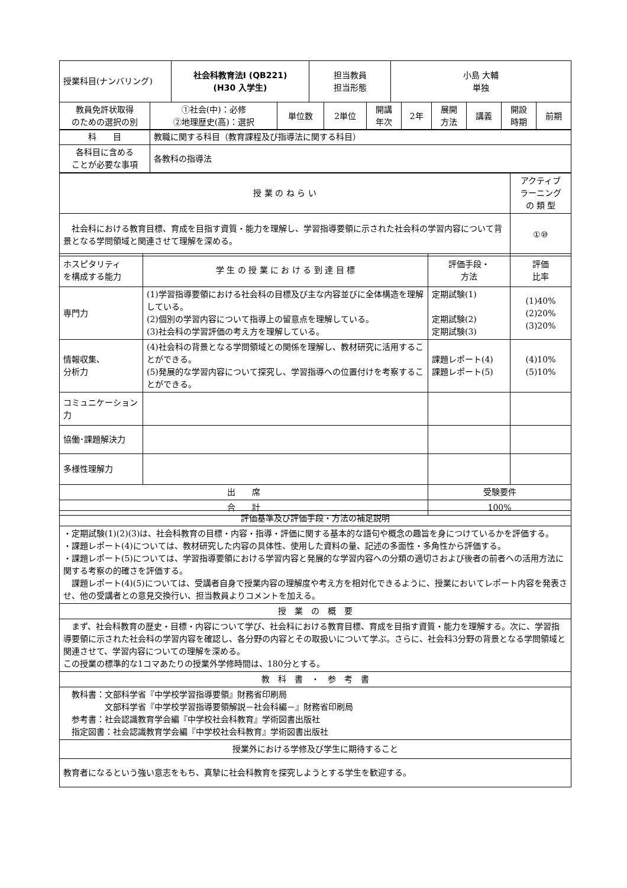| 授業科目(ナンバリング) | 社会科教育法Ⅰ (QB221) (H30 入学生) | 担当教員 担当形態 | 小島 大輔 単独 |
| 教員免許状取得 のための選択の別 | ①社会(中)：必修 ②地理歴史(高)：選択 | 単位数 | 2単位 | 開講 年次 | 2年 | 展開 方法 | 講義 | 開設 時期 | 前期 |
| 科 目 | 教職に関する科目（教育課程及び指導法に関する科目） |
| 各科目に含める ことが必要な事項 | 各教科の指導法 |
| 授 業 の ね ら い | アクティブ ラーニング の 類 型 |
| 社会科における教育目標、育成を目指す資質・能力を理解し、学習指導要領に示された社会科の学習内容について背景となる学問領域と関連させて理解を深める。 | ①⑩ |
| ホスピタリティ を構成する能力 | 学 生 の 授 業 に お け る 到 達 目 標 | 評価手段・ 方法 | 評価 比率 |
| 専門力 | (1)学習指導要領における社会科の目標及び主な内容並びに全体構造を理解している。 (2)個別の学習内容について指導上の留意点を理解している。 (3)社会科の学習評価の考え方を理解している。 | 定期試験(1) 定期試験(2) 定期試験(3) | (1)40% (2)20% (3)20% |
| 情報収集、 分析力 | (4)社会科の背景となる学問領域との関係を理解し、教材研究に活用することができる。 (5)発展的な学習内容について探究し、学習指導への位置付けを考察することができる。 | 課題レポート(4) 課題レポート(5) | (4)10% (5)10% |
| コミュニケーション力 | | | |
| 協働･課題解決力 | | | |
| 多様性理解力 | | | |
| 出 席 | | 受験要件 | |
| 合 計 | | 100% | |
| 評価基準及び評価手段・方法の補足説明 |
| ・定期試験(1)(2)(3)は、社会科教育の目標・内容・指導・評価に関する基本的な語句や概念の趣旨を身につけているかを評価する。 ・課題レポート(4)については、教材研究した内容の具体性、使用した資料の量、記述の多面性・多角性から評価する。 ・課題レポート(5)については、学習指導要領における学習内容と発展的な学習内容への分類の適切さおよび後者の前者への活用方法に関する考察の的確さを評価する。 課題レポート(4)(5)については、受講者自身で授業内容の理解度や考え方を相対化できるように、授業においてレポート内容を発表させ、他の受講者との意見交換行い、担当教員よりコメントを加える。 |
| 授 業 の 概 要 |
| まず、社会科教育の歴史・目標・内容について学び、社会科における教育目標、育成を目指す資質・能力を理解する。次に、学習指導要領に示された社会科の学習内容を確認し、各分野の内容とその取扱いについて学ぶ。さらに、社会科3分野の背景となる学問領域と関連させて、学習内容についての理解を深める。 この授業の標準的な1コマあたりの授業外学修時間は、180分とする。 |
| 教 科 書 ・ 参 考 書 |
| 教科書：文部科学省『中学校学習指導要領』財務省印刷局 文部科学省『中学校学習指導要領解説－社会科編－』財務省印刷局 参考書：社会認識教育学会編『中学校社会科教育』学術図書出版社 指定図書：社会認識教育学会編『中学校社会科教育』学術図書出版社 |
| 授業外における学修及び学生に期待すること |
| 教育者になるという強い意志をもち、真摯に社会科教育を探究しようとする学生を歓迎する。 |